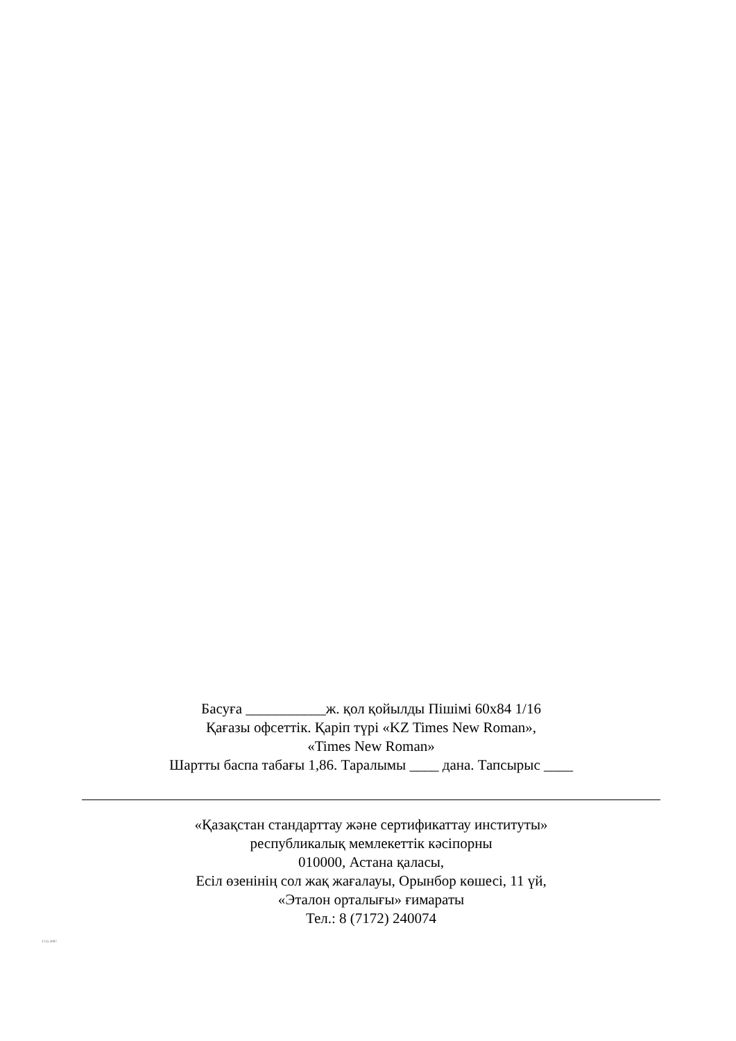Басуға ___________ж. қол қойылды Пішімі 60х84 1/16
Қағазы офсеттік. Қаріп түрі «KZ Times New Roman»,
«Times New Roman»
Шартты баспа табағы 1,86. Таралымы ____ дана. Тапсырыс ____
«Қазақстан стандарттау және сертификаттау институты»
республикалық мемлекеттік кәсіпорны
010000, Астана қаласы,
Есіл өзенінің сол жақ жағалауы, Орынбор көшесі, 11 үй,
«Эталон орталығы» ғимараты
Тел.: 8 (7172) 240074
1715-2007